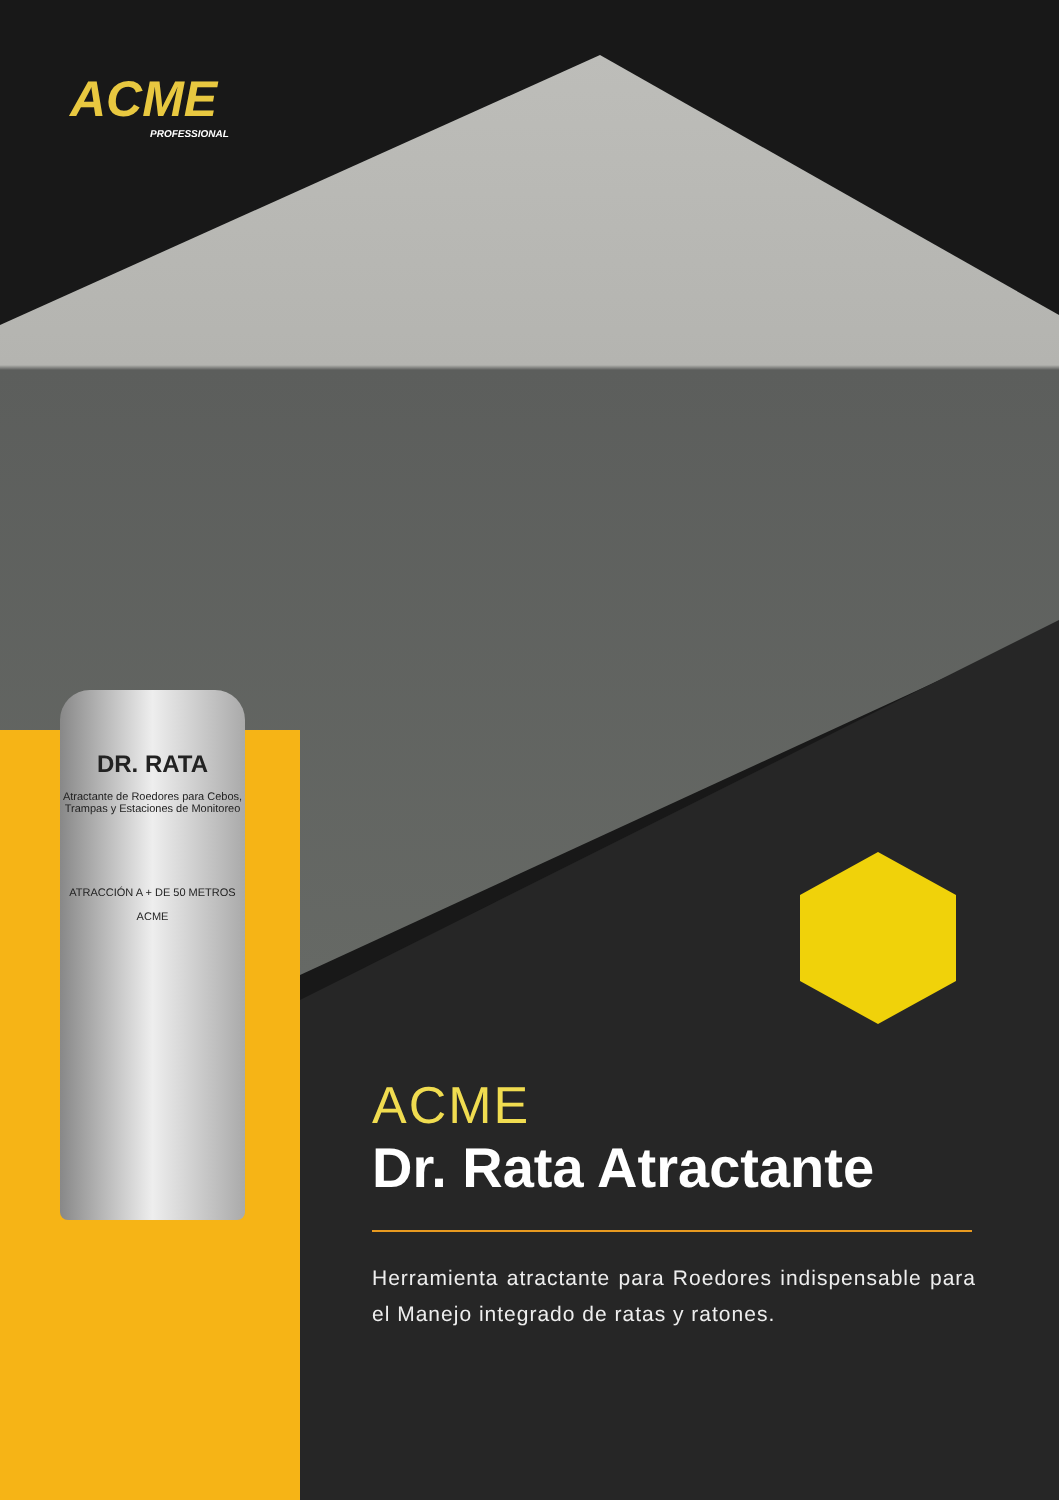ACME
PROFESSIONAL
DR. RATA
Atractante de Roedores para Cebos, Trampas y Estaciones de Monitoreo
ATRACCIÓN A + DE 50 METROS
ACME
ACME
Dr. Rata Atractante
Herramienta atractante para Roedores indispensable para el Manejo integrado de ratas y ratones.